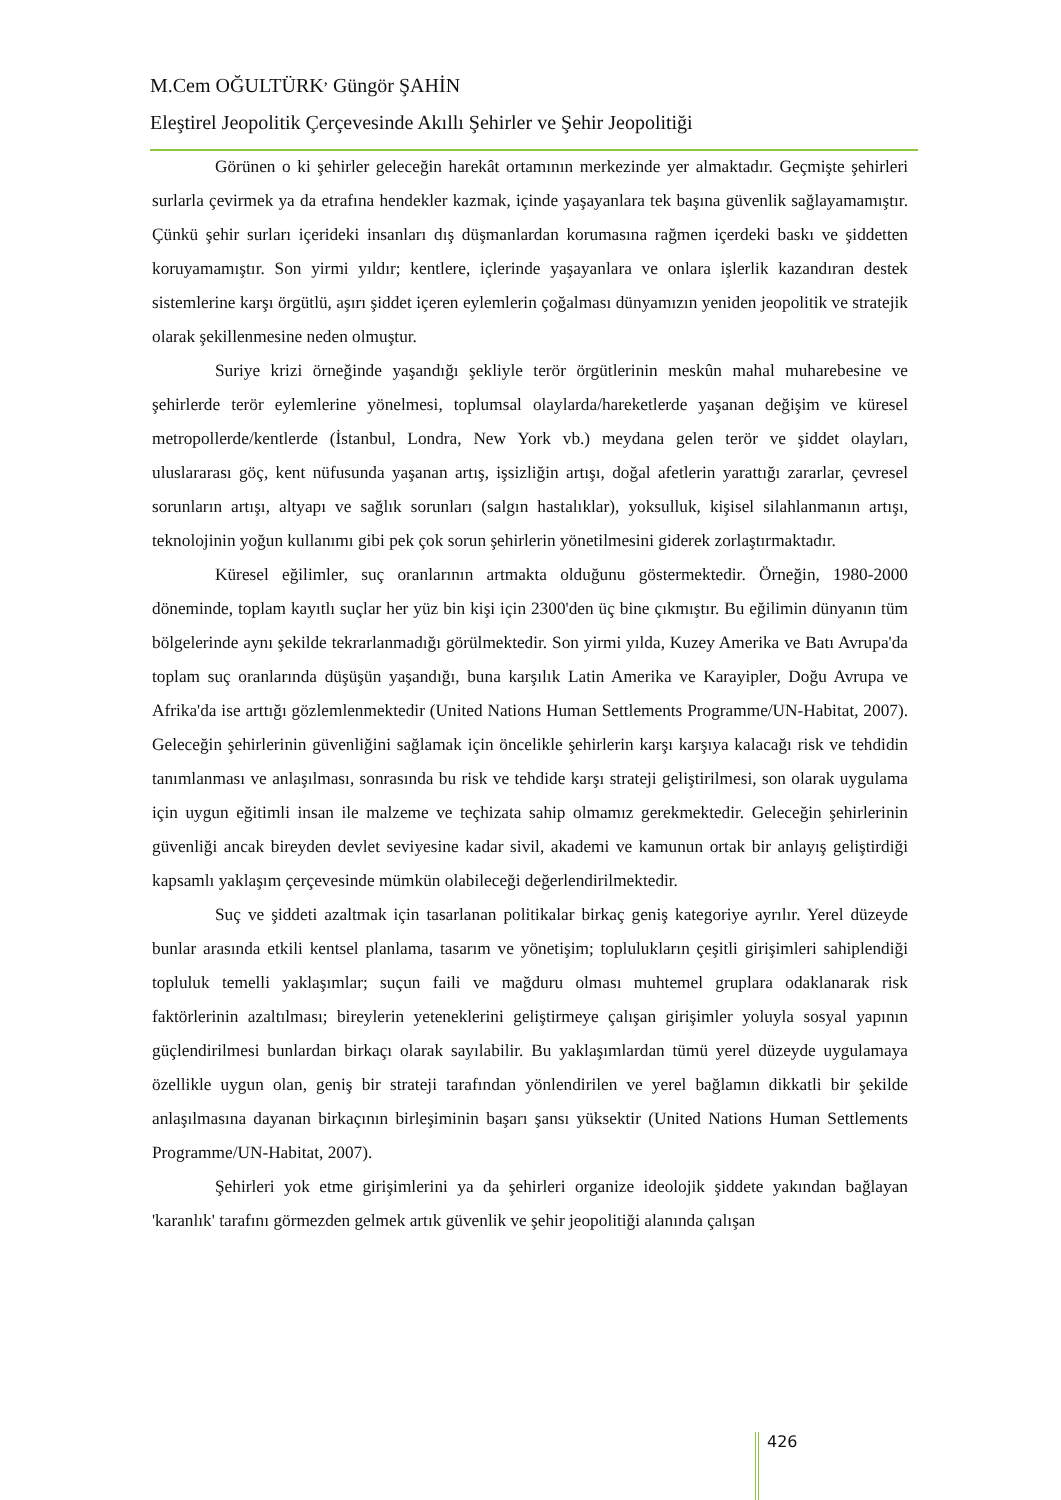M.Cem OĞULTÜRK<sup>,</sup> Güngör ŞAHİN
Eleştirel Jeopolitik Çerçevesinde Akıllı Şehirler ve Şehir Jeopolitiği
Görünen o ki şehirler geleceğin harekât ortamının merkezinde yer almaktadır. Geçmişte şehirleri surlarla çevirmek ya da etrafına hendekler kazmak, içinde yaşayanlara tek başına güvenlik sağlayamamıştır. Çünkü şehir surları içerideki insanları dış düşmanlardan korumasına rağmen içerdeki baskı ve şiddetten koruyamamıştır. Son yirmi yıldır; kentlere, içlerinde yaşayanlara ve onlara işlerlik kazandıran destek sistemlerine karşı örgütlü, aşırı şiddet içeren eylemlerin çoğalması dünyamızın yeniden jeopolitik ve stratejik olarak şekillenmesine neden olmuştur.
Suriye krizi örneğinde yaşandığı şekliyle terör örgütlerinin meskûn mahal muharebesine ve şehirlerde terör eylemlerine yönelmesi, toplumsal olaylarda/hareketlerde yaşanan değişim ve küresel metropollerde/kentlerde (İstanbul, Londra, New York vb.) meydana gelen terör ve şiddet olayları, uluslararası göç, kent nüfusunda yaşanan artış, işsizliğin artışı, doğal afetlerin yarattığı zararlar, çevresel sorunların artışı, altyapı ve sağlık sorunları (salgın hastalıklar), yoksulluk, kişisel silahlanmanın artışı, teknolojinin yoğun kullanımı gibi pek çok sorun şehirlerin yönetilmesini giderek zorlaştırmaktadır.
Küresel eğilimler, suç oranlarının artmakta olduğunu göstermektedir. Örneğin, 1980-2000 döneminde, toplam kayıtlı suçlar her yüz bin kişi için 2300'den üç bine çıkmıştır. Bu eğilimin dünyanın tüm bölgelerinde aynı şekilde tekrarlanmadığı görülmektedir. Son yirmi yılda, Kuzey Amerika ve Batı Avrupa'da toplam suç oranlarında düşüşün yaşandığı, buna karşılık Latin Amerika ve Karayipler, Doğu Avrupa ve Afrika'da ise arttığı gözlemlenmektedir (United Nations Human Settlements Programme/UN-Habitat, 2007). Geleceğin şehirlerinin güvenliğini sağlamak için öncelikle şehirlerin karşı karşıya kalacağı risk ve tehdidin tanımlanması ve anlaşılması, sonrasında bu risk ve tehdide karşı strateji geliştirilmesi, son olarak uygulama için uygun eğitimli insan ile malzeme ve teçhizata sahip olmamız gerekmektedir. Geleceğin şehirlerinin güvenliği ancak bireyden devlet seviyesine kadar sivil, akademi ve kamunun ortak bir anlayış geliştirdiği kapsamlı yaklaşım çerçevesinde mümkün olabileceği değerlendirilmektedir.
Suç ve şiddeti azaltmak için tasarlanan politikalar birkaç geniş kategoriye ayrılır. Yerel düzeyde bunlar arasında etkili kentsel planlama, tasarım ve yönetişim; toplulukların çeşitli girişimleri sahiplendiği topluluk temelli yaklaşımlar; suçun faili ve mağduru olması muhtemel gruplara odaklanarak risk faktörlerinin azaltılması; bireylerin yeteneklerini geliştirmeye çalışan girişimler yoluyla sosyal yapının güçlendirilmesi bunlardan birkaçı olarak sayılabilir. Bu yaklaşımlardan tümü yerel düzeyde uygulamaya özellikle uygun olan, geniş bir strateji tarafından yönlendirilen ve yerel bağlamın dikkatli bir şekilde anlaşılmasına dayanan birkaçının birleşiminin başarı şansı yüksektir (United Nations Human Settlements Programme/UN-Habitat, 2007).
Şehirleri yok etme girişimlerini ya da şehirleri organize ideolojik şiddete yakından bağlayan 'karanlık' tarafını görmezden gelmek artık güvenlik ve şehir jeopolitiği alanında çalışan
426